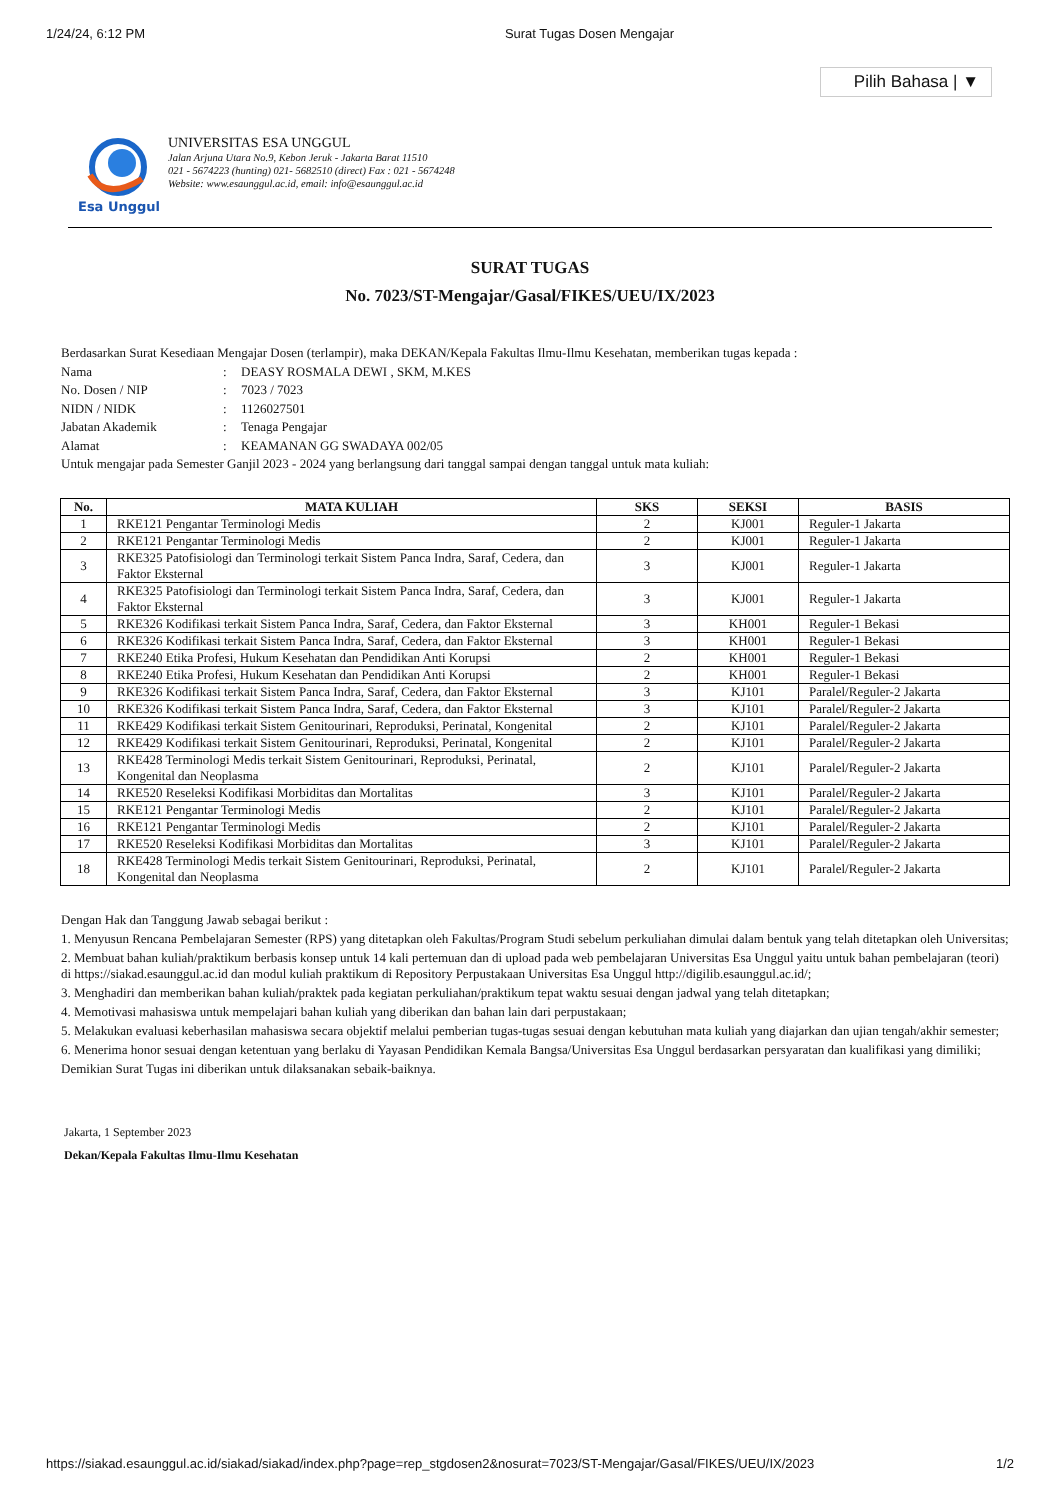1/24/24, 6:12 PM Surat Tugas Dosen Mengajar
Pilih Bahasa | ▼
Esa Unggul
UNIVERSITAS ESA UNGGUL
Jalan Arjuna Utara No.9, Kebon Jeruk - Jakarta Barat 11510
021 - 5674223 (hunting) 021- 5682510 (direct) Fax : 021 - 5674248
Website: www.esaunggul.ac.id, email: info@esaunggul.ac.id
SURAT TUGAS
No. 7023/ST-Mengajar/Gasal/FIKES/UEU/IX/2023
Berdasarkan Surat Kesediaan Mengajar Dosen (terlampir), maka DEKAN/Kepala Fakultas Ilmu-Ilmu Kesehatan, memberikan tugas kepada :
| Nama | : | DEASY ROSMALA DEWI , SKM, M.KES |
| No. Dosen / NIP | : | 7023 / 7023 |
| NIDN / NIDK | : | 1126027501 |
| Jabatan Akademik | : | Tenaga Pengajar |
| Alamat | : | KEAMANAN GG SWADAYA 002/05 |
Untuk mengajar pada Semester Ganjil 2023 - 2024 yang berlangsung dari tanggal sampai dengan tanggal untuk mata kuliah:
| No. | MATA KULIAH | SKS | SEKSI | BASIS |
| --- | --- | --- | --- | --- |
| 1 | RKE121 Pengantar Terminologi Medis | 2 | KJ001 | Reguler-1 Jakarta |
| 2 | RKE121 Pengantar Terminologi Medis | 2 | KJ001 | Reguler-1 Jakarta |
| 3 | RKE325 Patofisiologi dan Terminologi terkait Sistem Panca Indra, Saraf, Cedera, dan Faktor Eksternal | 3 | KJ001 | Reguler-1 Jakarta |
| 4 | RKE325 Patofisiologi dan Terminologi terkait Sistem Panca Indra, Saraf, Cedera, dan Faktor Eksternal | 3 | KJ001 | Reguler-1 Jakarta |
| 5 | RKE326 Kodifikasi terkait Sistem Panca Indra, Saraf, Cedera, dan Faktor Eksternal | 3 | KH001 | Reguler-1 Bekasi |
| 6 | RKE326 Kodifikasi terkait Sistem Panca Indra, Saraf, Cedera, dan Faktor Eksternal | 3 | KH001 | Reguler-1 Bekasi |
| 7 | RKE240 Etika Profesi, Hukum Kesehatan dan Pendidikan Anti Korupsi | 2 | KH001 | Reguler-1 Bekasi |
| 8 | RKE240 Etika Profesi, Hukum Kesehatan dan Pendidikan Anti Korupsi | 2 | KH001 | Reguler-1 Bekasi |
| 9 | RKE326 Kodifikasi terkait Sistem Panca Indra, Saraf, Cedera, dan Faktor Eksternal | 3 | KJ101 | Paralel/Reguler-2 Jakarta |
| 10 | RKE326 Kodifikasi terkait Sistem Panca Indra, Saraf, Cedera, dan Faktor Eksternal | 3 | KJ101 | Paralel/Reguler-2 Jakarta |
| 11 | RKE429 Kodifikasi terkait Sistem Genitourinari, Reproduksi, Perinatal, Kongenital | 2 | KJ101 | Paralel/Reguler-2 Jakarta |
| 12 | RKE429 Kodifikasi terkait Sistem Genitourinari, Reproduksi, Perinatal, Kongenital | 2 | KJ101 | Paralel/Reguler-2 Jakarta |
| 13 | RKE428 Terminologi Medis terkait Sistem Genitourinari, Reproduksi, Perinatal, Kongenital dan Neoplasma | 2 | KJ101 | Paralel/Reguler-2 Jakarta |
| 14 | RKE520 Reseleksi Kodifikasi Morbiditas dan Mortalitas | 3 | KJ101 | Paralel/Reguler-2 Jakarta |
| 15 | RKE121 Pengantar Terminologi Medis | 2 | KJ101 | Paralel/Reguler-2 Jakarta |
| 16 | RKE121 Pengantar Terminologi Medis | 2 | KJ101 | Paralel/Reguler-2 Jakarta |
| 17 | RKE520 Reseleksi Kodifikasi Morbiditas dan Mortalitas | 3 | KJ101 | Paralel/Reguler-2 Jakarta |
| 18 | RKE428 Terminologi Medis terkait Sistem Genitourinari, Reproduksi, Perinatal, Kongenital dan Neoplasma | 2 | KJ101 | Paralel/Reguler-2 Jakarta |
Dengan Hak dan Tanggung Jawab sebagai berikut :
1. Menyusun Rencana Pembelajaran Semester (RPS) yang ditetapkan oleh Fakultas/Program Studi sebelum perkuliahan dimulai dalam bentuk yang telah ditetapkan oleh Universitas;
2. Membuat bahan kuliah/praktikum berbasis konsep untuk 14 kali pertemuan dan di upload pada web pembelajaran Universitas Esa Unggul yaitu untuk bahan pembelajaran (teori) di https://siakad.esaunggul.ac.id dan modul kuliah praktikum di Repository Perpustakaan Universitas Esa Unggul http://digilib.esaunggul.ac.id/;
3. Menghadiri dan memberikan bahan kuliah/praktek pada kegiatan perkuliahan/praktikum tepat waktu sesuai dengan jadwal yang telah ditetapkan;
4. Memotivasi mahasiswa untuk mempelajari bahan kuliah yang diberikan dan bahan lain dari perpustakaan;
5. Melakukan evaluasi keberhasilan mahasiswa secara objektif melalui pemberian tugas-tugas sesuai dengan kebutuhan mata kuliah yang diajarkan dan ujian tengah/akhir semester;
6. Menerima honor sesuai dengan ketentuan yang berlaku di Yayasan Pendidikan Kemala Bangsa/Universitas Esa Unggul berdasarkan persyaratan dan kualifikasi yang dimiliki;
Demikian Surat Tugas ini diberikan untuk dilaksanakan sebaik-baiknya.
Jakarta, 1 September 2023
Dekan/Kepala Fakultas Ilmu-Ilmu Kesehatan
https://siakad.esaunggul.ac.id/siakad/siakad/index.php?page=rep_stgdosen2&nosurat=7023/ST-Mengajar/Gasal/FIKES/UEU/IX/2023 1/2